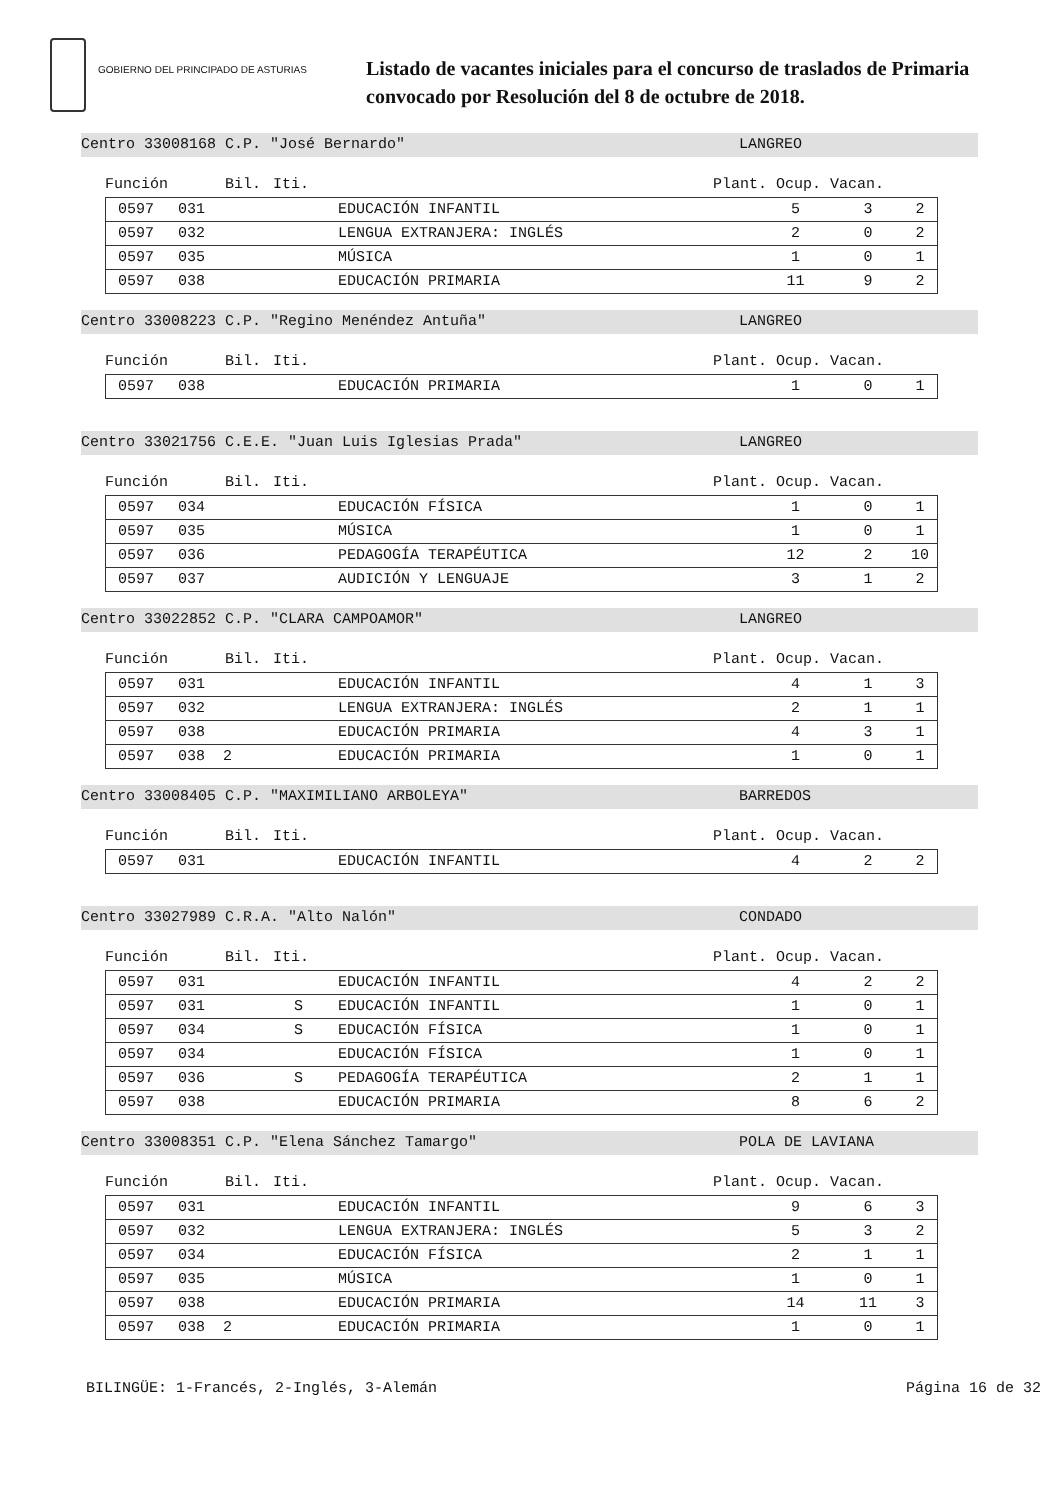GOBIERNO DEL PRINCIPADO DE ASTURIAS
Listado de vacantes iniciales para el concurso de traslados de Primaria
convocado por Resolución del 8 de octubre de 2018.
Centro 33008168 C.P. "José Bernardo" LANGREO
Función Bil. Iti. Plant. Ocup. Vacan.
| | 0597 | 031 | | | EDUCACIÓN INFANTIL | 5 | 3 | 2 |
| | 0597 | 032 | | | LENGUA EXTRANJERA: INGLÉS | 2 | 0 | 2 |
| | 0597 | 035 | | | MÚSICA | 1 | 0 | 1 |
| | 0597 | 038 | | | EDUCACIÓN PRIMARIA | 11 | 9 | 2 |
Centro 33008223 C.P. "Regino Menéndez Antuña" LANGREO
Función Bil. Iti. Plant. Ocup. Vacan.
| | 0597 | 038 | | | EDUCACIÓN PRIMARIA | 1 | 0 | 1 |
Centro 33021756 C.E.E. "Juan Luis Iglesias Prada" LANGREO
Función Bil. Iti. Plant. Ocup. Vacan.
| | 0597 | 034 | | | EDUCACIÓN FÍSICA | 1 | 0 | 1 |
| | 0597 | 035 | | | MÚSICA | 1 | 0 | 1 |
| | 0597 | 036 | | | PEDAGOGÍA TERAPÉUTICA | 12 | 2 | 10 |
| | 0597 | 037 | | | AUDICIÓN Y LENGUAJE | 3 | 1 | 2 |
Centro 33022852 C.P. "CLARA CAMPOAMOR" LANGREO
Función Bil. Iti. Plant. Ocup. Vacan.
| | 0597 | 031 | | | EDUCACIÓN INFANTIL | 4 | 1 | 3 |
| | 0597 | 032 | | | LENGUA EXTRANJERA: INGLÉS | 2 | 1 | 1 |
| | 0597 | 038 | | | EDUCACIÓN PRIMARIA | 4 | 3 | 1 |
| | 0597 | 038 2 | | | EDUCACIÓN PRIMARIA | 1 | 0 | 1 |
Centro 33008405 C.P. "MAXIMILIANO ARBOLEYA" BARREDOS
Función Bil. Iti. Plant. Ocup. Vacan.
| | 0597 | 031 | | | EDUCACIÓN INFANTIL | 4 | 2 | 2 |
Centro 33027989 C.R.A. "Alto Nalón" CONDADO
Función Bil. Iti. Plant. Ocup. Vacan.
| | 0597 | 031 | | | EDUCACIÓN INFANTIL | 4 | 2 | 2 |
| | 0597 | 031 | | S | EDUCACIÓN INFANTIL | 1 | 0 | 1 |
| | 0597 | 034 | | S | EDUCACIÓN FÍSICA | 1 | 0 | 1 |
| | 0597 | 034 | | | EDUCACIÓN FÍSICA | 1 | 0 | 1 |
| | 0597 | 036 | | S | PEDAGOGÍA TERAPÉUTICA | 2 | 1 | 1 |
| | 0597 | 038 | | | EDUCACIÓN PRIMARIA | 8 | 6 | 2 |
Centro 33008351 C.P. "Elena Sánchez Tamargo" POLA DE LAVIANA
Función Bil. Iti. Plant. Ocup. Vacan.
| | 0597 | 031 | | | EDUCACIÓN INFANTIL | 9 | 6 | 3 |
| | 0597 | 032 | | | LENGUA EXTRANJERA: INGLÉS | 5 | 3 | 2 |
| | 0597 | 034 | | | EDUCACIÓN FÍSICA | 2 | 1 | 1 |
| | 0597 | 035 | | | MÚSICA | 1 | 0 | 1 |
| | 0597 | 038 | | | EDUCACIÓN PRIMARIA | 14 | 11 | 3 |
| | 0597 | 038 2 | | | EDUCACIÓN PRIMARIA | 1 | 0 | 1 |
BILINGÜE: 1-Francés, 2-Inglés, 3-Alemán Página 16 de 32